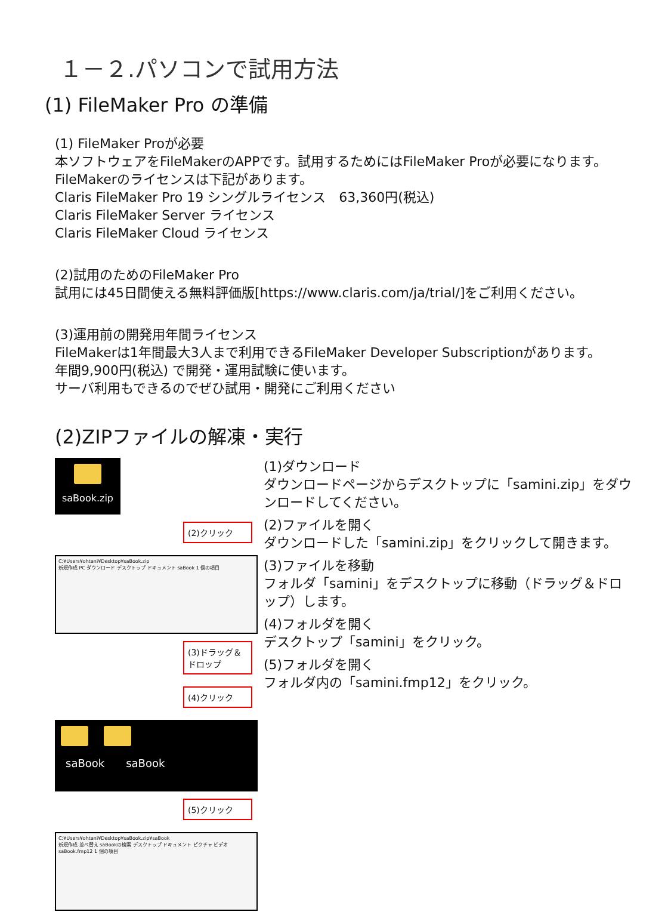１－２.パソコンで試用方法
(1) FileMaker Pro の準備
(1) FileMaker Proが必要
本ソフトウェアをFileMakerのAPPです。試用するためにはFileMaker Proが必要になります。
FileMakerのライセンスは下記があります。
Claris FileMaker Pro 19 シングルライセンス　63,360円(税込)
Claris FileMaker Server ライセンス
Claris FileMaker Cloud ライセンス
(2)試用のためのFileMaker Pro
試用には45日間使える無料評価版[https://www.claris.com/ja/trial/]をご利用ください。
(3)運用前の開発用年間ライセンス
FileMakerは1年間最大3人まで利用できるFileMaker Developer Subscriptionがあります。
年間9,900円(税込) で開発・運用試験に使います。
サーバ利用もできるのでぜひ試用・開発にご利用ください
(2)ZIPファイルの解凍・実行
saBook.zip
(2)クリック
C:¥Users¥ohtani¥Desktop¥saBook.zip
新規作成 PC ダウンロード デスクトップ ドキュメント saBook 1 個の項目
(3)ドラッグ＆ドロップ
(4)クリック
　saBook　　saBook
(5)クリック
C:¥Users¥ohtani¥Desktop¥saBook.zip¥saBook
新規作成 並べ替え saBookの検索 デスクトップ ドキュメント ピクチャ ビデオ saBook.fmp12 1 個の項目
(1)ダウンロード
ダウンロードページからデスクトップに「samini.zip」をダウンロードしてください。
(2)ファイルを開く
ダウンロードした「samini.zip」をクリックして開きます。
(3)ファイルを移動
フォルダ「samini」をデスクトップに移動（ドラッグ＆ドロップ）します。
(4)フォルダを開く
デスクトップ「samini」をクリック。
(5)フォルダを開く
フォルダ内の「samini.fmp12」をクリック。